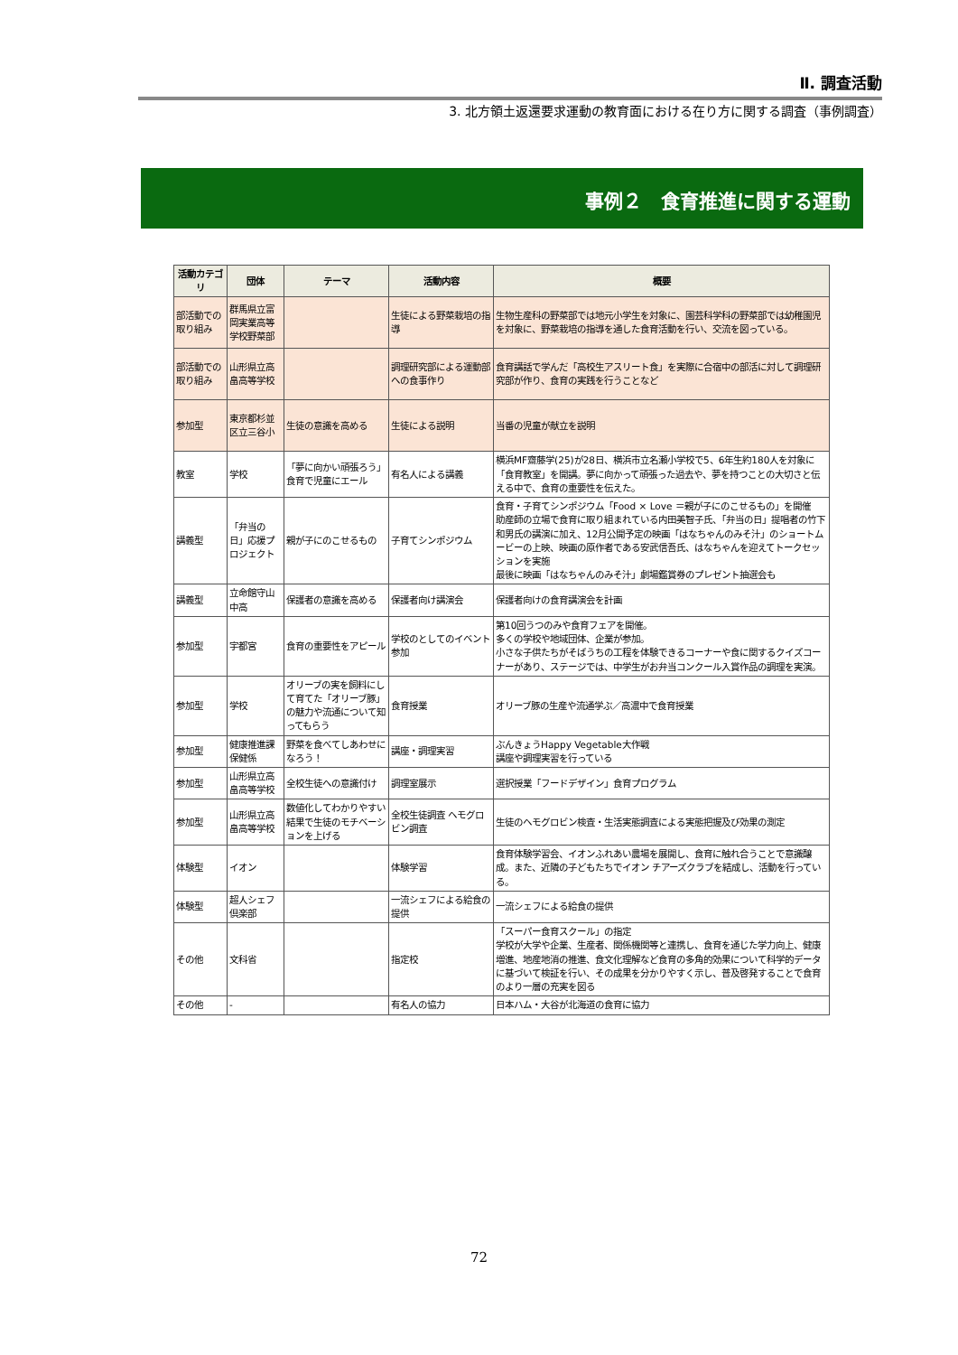Ⅱ. 調査活動
3. 北方領土返還要求運動の教育面における在り方に関する調査（事例調査）
事例２　食育推進に関する運動
| 活動カテゴリ | 団体 | テーマ | 活動内容 | 概要 |
| --- | --- | --- | --- | --- |
| 部活動での取り組み | 群馬県立富岡実業高等学校野菜部 | | 生徒による野菜栽培の指導 | 生物生産科の野菜部では地元小学生を対象に、園芸科学科の野菜部では幼稚園児を対象に、野菜栽培の指導を通した食育活動を行い、交流を図っている。 |
| 部活動での取り組み | 山形県立高畠高等学校 | | 調理研究部による運動部への食事作り | 食育講話で学んだ「高校生アスリート食」を実際に合宿中の部活に対して調理研究部が作り、食育の実践を行うことなど |
| 参加型 | 東京都杉並区立三谷小 | 生徒の意識を高める | 生徒による説明 | 当番の児童が献立を説明 |
| 教室 | 学校 | 「夢に向かい頑張ろう」食育で児童にエール | 有名人による講義 | 横浜MF齋藤学(25)が28日、横浜市立名瀬小学校で5、6年生約180人を対象に「食育教室」を開講。夢に向かって頑張った過去や、夢を持つことの大切さと伝える中で、食育の重要性を伝えた。 |
| 講義型 | 「弁当の日」応援プロジェクト | 親が子にのこせるもの | 子育てシンポジウム | 食育・子育てシンポジウム「Food × Love ＝親が子にのこせるもの」を開催 助産師の立場で食育に取り組まれている内田美智子氏、「弁当の日」提唱者の竹下和男氏の講演に加え、12月公開予定の映画「はなちゃんのみそ汁」のショートムービーの上映、映画の原作者である安武信吾氏、はなちゃんを迎えてトークセッションを実施 最後に映画「はなちゃんのみそ汁」劇場鑑賞券のプレゼント抽選会も |
| 講義型 | 立命館守山中高 | 保護者の意識を高める | 保護者向け講演会 | 保護者向けの食育講演会を計画 |
| 参加型 | 宇都宮 | 食育の重要性をアピール | 学校のとしてのイベント参加 | 第10回うつのみや食育フェアを開催。 多くの学校や地域団体、企業が参加。 小さな子供たちがそばうちの工程を体験できるコーナーや食に関するクイズコーナーがあり、ステージでは、中学生がお弁当コンクール入賞作品の調理を実演。 |
| 参加型 | 学校 | オリーブの実を飼料にして育てた「オリーブ豚」の魅力や流通について知ってもらう | 食育授業 | オリーブ豚の生産や流通学ぶ／高濃中で食育授業 |
| 参加型 | 健康推進課保健係 | 野菜を食べてしあわせになろう！ | 講座・調理実習 | ぶんきょうHappy Vegetable大作戦 講座や調理実習を行っている |
| 参加型 | 山形県立高畠高等学校 | 全校生徒への意識付け | 調理室展示 | 選択授業「フードデザイン」食育プログラム |
| 参加型 | 山形県立高畠高等学校 | 数値化してわかりやすい結果で生徒のモチベーションを上げる | 全校生徒調査 ヘモグロビン調査 | 生徒のヘモグロビン検査・生活実態調査による実態把握及び効果の測定 |
| 体験型 | イオン | | 体験学習 | 食育体験学習会、イオンふれあい農場を展開し、食育に触れ合うことで意識醸成。また、近隣の子どもたちでイオン チアーズクラブを結成し、活動を行っている。 |
| 体験型 | 超人シェフ倶楽部 | | 一流シェフによる給食の提供 | 一流シェフによる給食の提供 |
| その他 | 文科省 | | 指定校 | 「スーパー食育スクール」の指定 学校が大学や企業、生産者、関係機関等と連携し、食育を通じた学力向上、健康増進、地産地消の推進、食文化理解など食育の多角的効果について科学的データに基づいて検証を行い、その成果を分かりやすく示し、普及啓発することで食育のより一層の充実を図る |
| その他 | - | | 有名人の協力 | 日本ハム・大谷が北海道の食育に協力 |
72